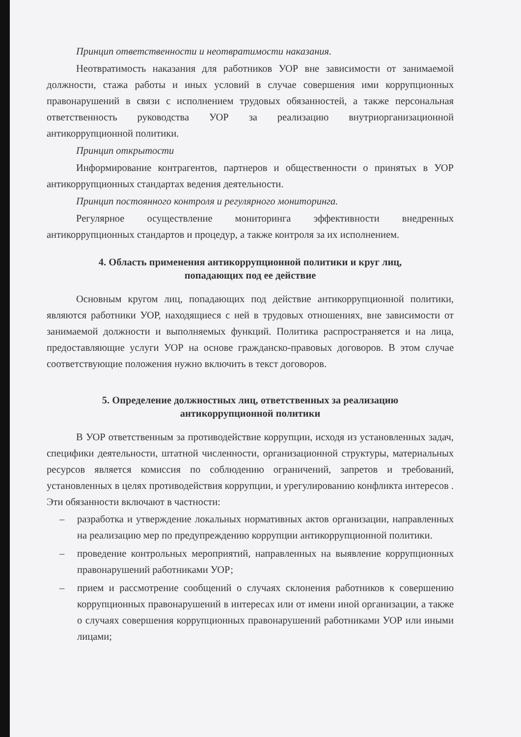Принцип ответственности и неотвратимости наказания.
Неотвратимость наказания для работников УОР вне зависимости от занимаемой должности, стажа работы и иных условий в случае совершения ими коррупционных правонарушений в связи с исполнением трудовых обязанностей, а также персональная ответственность руководства УОР за реализацию внутриорганизационной антикоррупционной политики.
Принцип открытости
Информирование контрагентов, партнеров и общественности о принятых в УОР антикоррупционных стандартах ведения деятельности.
Принцип постоянного контроля и регулярного мониторинга.
Регулярное осуществление мониторинга эффективности внедренных антикоррупционных стандартов и процедур, а также контроля за их исполнением.
4. Область применения антикоррупционной политики и круг лиц,
попадающих под ее действие
Основным кругом лиц, попадающих под действие антикоррупционной политики, являются работники УОР, находящиеся с ней в трудовых отношениях, вне зависимости от занимаемой должности и выполняемых функций. Политика распространяется и на лица, предоставляющие услуги УОР на основе гражданско-правовых договоров. В этом случае соответствующие положения нужно включить в текст договоров.
5. Определение должностных лиц, ответственных за реализацию
антикоррупционной политики
В УОР ответственным за противодействие коррупции, исходя из установленных задач, специфики деятельности, штатной численности, организационной структуры, материальных ресурсов является комиссия по соблюдению ограничений, запретов и требований, установленных в целях противодействия коррупции, и урегулированию конфликта интересов . Эти обязанности включают в частности:
– разработка и утверждение локальных нормативных актов организации, направленных на реализацию мер по предупреждению коррупции антикоррупционной политики.
– проведение контрольных мероприятий, направленных на выявление коррупционных правонарушений работниками УОР;
– прием и рассмотрение сообщений о случаях склонения работников к совершению коррупционных правонарушений в интересах или от имени иной организации, а также о случаях совершения коррупционных правонарушений работниками УОР или иными лицами;